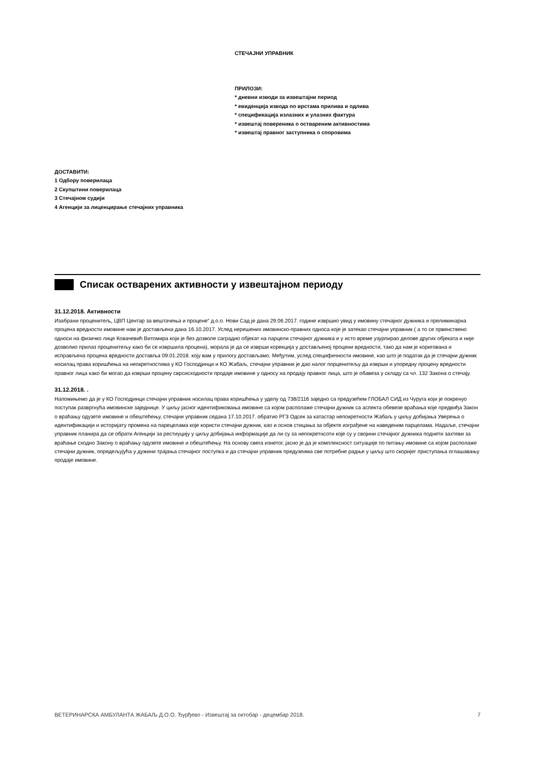СТЕЧАЈНИ УПРАВНИК
ПРИЛОЗИ:
* дневни изводи за извештајни период
* евиденција извода по врстама прилива и одлива
* спецификација излазних и улазних фактура
* извештај повереника о оствареним активностима
* извештај правног заступника о споровима
ДОСТАВИТИ:
1 Одбору поверилаца
2 Скупштини поверилаца
3 Стечајном судији
4 Агенцији за лиценцирање стечајних управника
Списак остварених активности у извештајном периоду
31.12.2018. Активности
Изабрани проценитељ„ ЦВП Центар за вештачења и процене“ д.о.о. Нови Сад је дана 29.06.2017. године извршио увид у имовину стечајног дужника и прелиминарна процена вредности имовине нам је достављена дана 16.10.2017. Услед нерешених имовинско-правних односа које је затекао стечајни управник ( а то се првенствено односи на физичко лице Ковачевић Витомира који је без дозволе саградио објекат на парцели стечајног дужника и у исто време узурпирао делове других објеката и није дозволио прилаз проценитељу како би се извршила процена), морала је да се изврши корекција у достављеној процени вредности, тако да нам је коригована и исправљена процена вредности доставља 09.01.2018. коју вам у прилогу достављамо. Међутим, услед специфичности имовине, као што је податак да је стечајни дужник носилац права коришћења на неокретностима у КО Господјинци и КО Жабаљ, стечајни управник је дао налог порценитељу да изврши и упоредну процену вредности правног лица како би могао да изврши процену сврсисходности продаје имовине у односу на продају правног лица, што је обавеза у складу са чл. 132 Закона о стечају.
31.12.2018. .
Напомињемо да је у КО Господјинци стечајни управник носилац права коришћења у уделу од 738/2116 заједно са предузећем ГЛОБАЛ СИД из Чуруга који је покренуо поступак развргнућа имовинске заједнице. У циљу јасног идентификовања имовине са којом располаже стечајни дужник са аспекта обевезе враћања које предвиђа Закон о враћању одузете имовине и обештећењу, стечајни управник седана 17.10.2017. обратио РГЗ Одсек за катастар непокретности Жабаљ у циљу добијања Уверења о идентификацији и историјату промена на парецелама које користи стечајни дужник, као и основ стицања за објекте изграђене на наведеним парцелама. Надаље, стечајни управник планира да се обрати Агенцији за рестиуцију у циљу добијања информације да ли су за непокретнсоти које су у својини стечајног дужника поднети захтеви за враћање сходно Закону о враћању одузете имовине и обештећењу. На основу свега изнетог, јасно је да је комплексност ситуације по питању имовине са којом располаже стечајни дужник, опредељујућа у дужини трајања стечајног поступка и да стечајни управник предузеима све потребне радње у циљу што скоријег приступања оглашавању продаје имовине.
ВЕТЕРИНАРСКА АМБУЛАНТА ЖАБАЉ Д.О.О. Ђурђево - Извештај за октобар - децембар 2018. 7